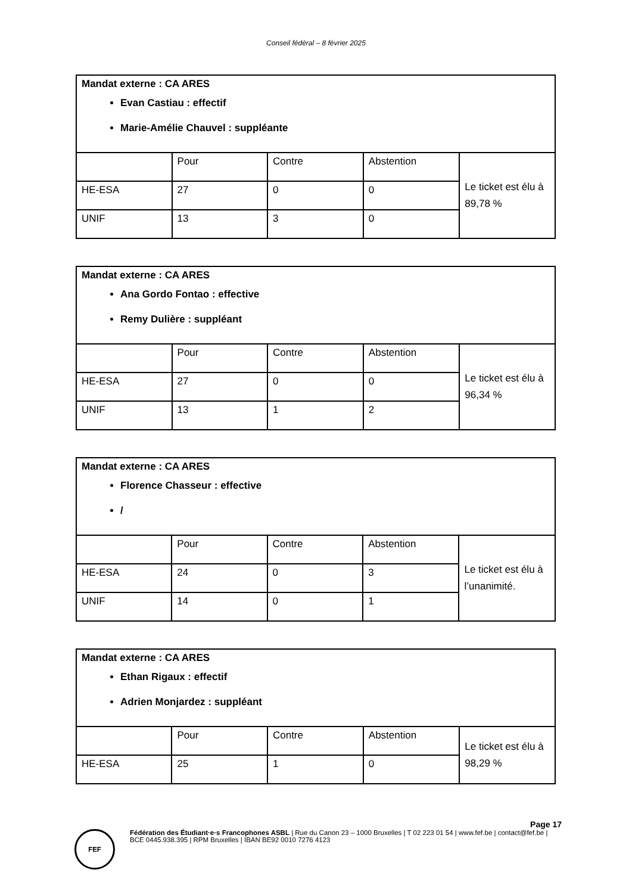Conseil fédéral – 8 février 2025
| Mandat externe : CA ARES Evan Castiau : effectif Marie-Amélie Chauvel : suppléante | | | | |
| | Pour | Contre | Abstention | Le ticket est élu à 89,78 % |
| HE-ESA | 27 | 0 | 0 | |
| UNIF | 13 | 3 | 0 | |
| Mandat externe : CA ARES Ana Gordo Fontao : effective Remy Dulière : suppléant | | | | |
| | Pour | Contre | Abstention | Le ticket est élu à 96,34 % |
| HE-ESA | 27 | 0 | 0 | |
| UNIF | 13 | 1 | 2 | |
| Mandat externe : CA ARES Florence Chasseur : effective / | | | | |
| | Pour | Contre | Abstention | Le ticket est élu à l’unanimité. |
| HE-ESA | 24 | 0 | 3 | |
| UNIF | 14 | 0 | 1 | |
| Mandat externe : CA ARES Ethan Rigaux : effectif Adrien Monjardez : suppléant | | | | |
| | Pour | Contre | Abstention | Le ticket est élu à 98,29 % |
| HE-ESA | 25 | 1 | 0 | |
Page 17
FEF
Fédération des Étudiant·e·s Francophones ASBL | Rue du Canon 23 – 1000 Bruxelles | T 02 223 01 54 | www.fef.be | contact@fef.be | BCE 0445.938.395 | RPM Bruxelles | IBAN BE92 0010 7276 4123